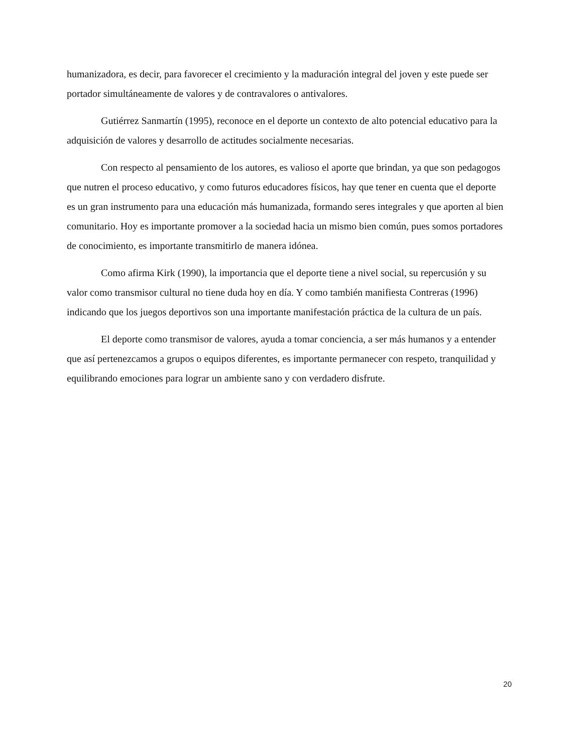humanizadora, es decir, para favorecer el crecimiento y la maduración integral del joven y este puede ser portador simultáneamente de valores y de contravalores o antivalores.
Gutiérrez Sanmartín (1995), reconoce en el deporte un contexto de alto potencial educativo para la adquisición de valores y desarrollo de actitudes socialmente necesarias.
Con respecto al pensamiento de los autores, es valioso el aporte que brindan, ya que son pedagogos que nutren el proceso educativo, y como futuros educadores físicos, hay que tener en cuenta que el deporte es un gran instrumento para una educación más humanizada, formando seres integrales y que aporten al bien comunitario. Hoy es importante promover a la sociedad hacia un mismo bien común, pues somos portadores de conocimiento, es importante transmitirlo de manera idónea.
Como afirma Kirk (1990), la importancia que el deporte tiene a nivel social, su repercusión y su valor como transmisor cultural no tiene duda hoy en día. Y como también manifiesta Contreras (1996) indicando que los juegos deportivos son una importante manifestación práctica de la cultura de un país.
El deporte como transmisor de valores, ayuda a tomar conciencia, a ser más humanos y a entender que así pertenezcamos a grupos o equipos diferentes, es importante permanecer con respeto, tranquilidad y equilibrando emociones para lograr un ambiente sano y con verdadero disfrute.
20